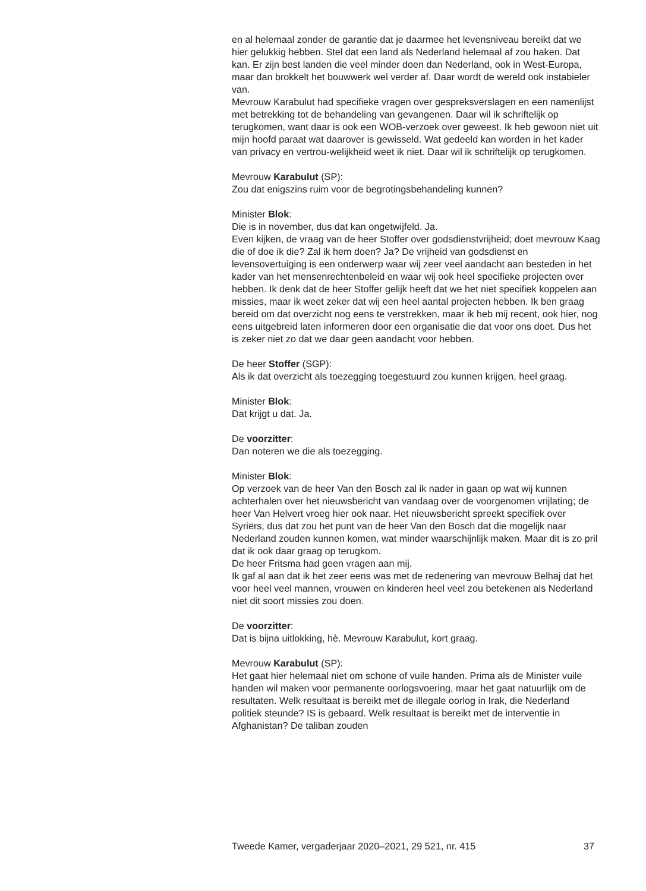en al helemaal zonder de garantie dat je daarmee het levensniveau bereikt dat we hier gelukkig hebben. Stel dat een land als Nederland helemaal af zou haken. Dat kan. Er zijn best landen die veel minder doen dan Nederland, ook in West-Europa, maar dan brokkelt het bouwwerk wel verder af. Daar wordt de wereld ook instabieler van.
Mevrouw Karabulut had specifieke vragen over gespreksverslagen en een namenlijst met betrekking tot de behandeling van gevangenen. Daar wil ik schriftelijk op terugkomen, want daar is ook een WOB-verzoek over geweest. Ik heb gewoon niet uit mijn hoofd paraat wat daarover is gewisseld. Wat gedeeld kan worden in het kader van privacy en vertrou-welijkheid weet ik niet. Daar wil ik schriftelijk op terugkomen.
Mevrouw Karabulut (SP):
Zou dat enigszins ruim voor de begrotingsbehandeling kunnen?
Minister Blok:
Die is in november, dus dat kan ongetwijfeld. Ja.
Even kijken, de vraag van de heer Stoffer over godsdienstvrijheid; doet mevrouw Kaag die of doe ik die? Zal ik hem doen? Ja? De vrijheid van godsdienst en levensovertuiging is een onderwerp waar wij zeer veel aandacht aan besteden in het kader van het mensenrechtenbeleid en waar wij ook heel specifieke projecten over hebben. Ik denk dat de heer Stoffer gelijk heeft dat we het niet specifiek koppelen aan missies, maar ik weet zeker dat wij een heel aantal projecten hebben. Ik ben graag bereid om dat overzicht nog eens te verstrekken, maar ik heb mij recent, ook hier, nog eens uitgebreid laten informeren door een organisatie die dat voor ons doet. Dus het is zeker niet zo dat we daar geen aandacht voor hebben.
De heer Stoffer (SGP):
Als ik dat overzicht als toezegging toegestuurd zou kunnen krijgen, heel graag.
Minister Blok:
Dat krijgt u dat. Ja.
De voorzitter:
Dan noteren we die als toezegging.
Minister Blok:
Op verzoek van de heer Van den Bosch zal ik nader in gaan op wat wij kunnen achterhalen over het nieuwsbericht van vandaag over de voorgenomen vrijlating; de heer Van Helvert vroeg hier ook naar. Het nieuwsbericht spreekt specifiek over Syriërs, dus dat zou het punt van de heer Van den Bosch dat die mogelijk naar Nederland zouden kunnen komen, wat minder waarschijnlijk maken. Maar dit is zo pril dat ik ook daar graag op terugkom.
De heer Fritsma had geen vragen aan mij.
Ik gaf al aan dat ik het zeer eens was met de redenering van mevrouw Belhaj dat het voor heel veel mannen, vrouwen en kinderen heel veel zou betekenen als Nederland niet dit soort missies zou doen.
De voorzitter:
Dat is bijna uitlokking, hè. Mevrouw Karabulut, kort graag.
Mevrouw Karabulut (SP):
Het gaat hier helemaal niet om schone of vuile handen. Prima als de Minister vuile handen wil maken voor permanente oorlogsvoering, maar het gaat natuurlijk om de resultaten. Welk resultaat is bereikt met de illegale oorlog in Irak, die Nederland politiek steunde? IS is gebaard. Welk resultaat is bereikt met de interventie in Afghanistan? De taliban zouden
Tweede Kamer, vergaderjaar 2020–2021, 29 521, nr. 415 37